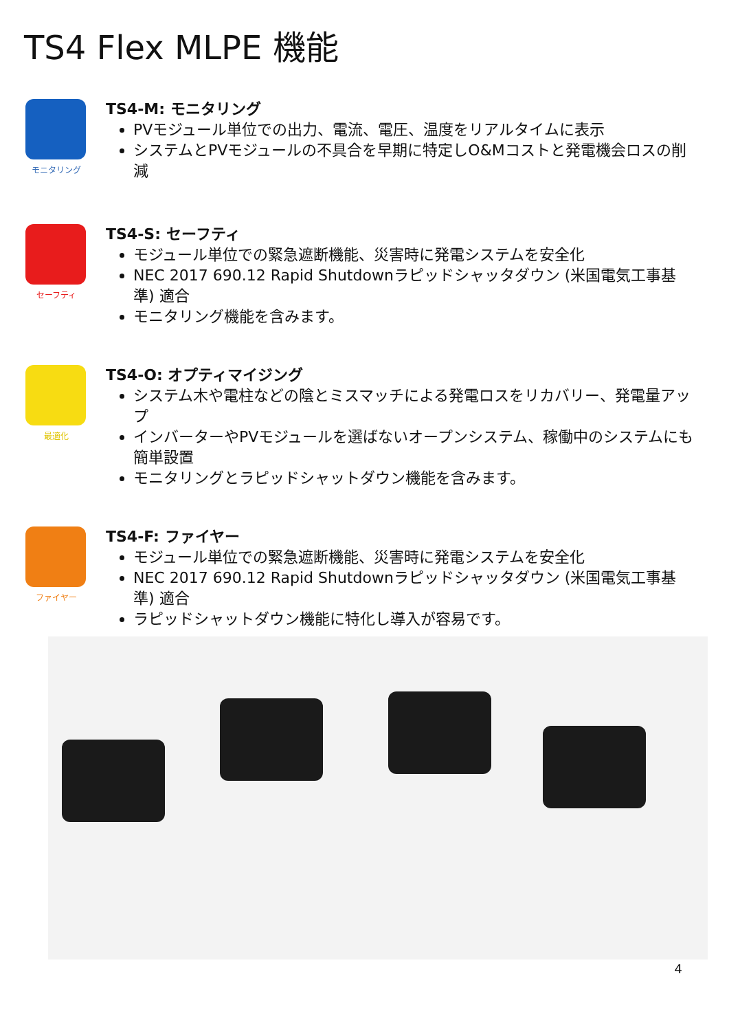TS4 Flex MLPE 機能
モニタリング
TS4-M: モニタリング
PVモジュール単位での出力、電流、電圧、温度をリアルタイムに表示
システムとPVモジュールの不具合を早期に特定しO&Mコストと発電機会ロスの削減
セーフティ
TS4-S: セーフティ
モジュール単位での緊急遮断機能、災害時に発電システムを安全化
NEC 2017 690.12 Rapid Shutdownラピッドシャッタダウン (米国電気工事基準) 適合
モニタリング機能を含みます。
最適化
TS4-O: オプティマイジング
システム木や電柱などの陰とミスマッチによる発電ロスをリカバリー、発電量アップ
インバーターやPVモジュールを選ばないオープンシステム、稼働中のシステムにも簡単設置
モニタリングとラピッドシャットダウン機能を含みます。
ファイヤー
TS4-F: ファイヤー
モジュール単位での緊急遮断機能、災害時に発電システムを安全化
NEC 2017 690.12 Rapid Shutdownラピッドシャッタダウン (米国電気工事基準) 適合
ラピッドシャットダウン機能に特化し導入が容易です。
4